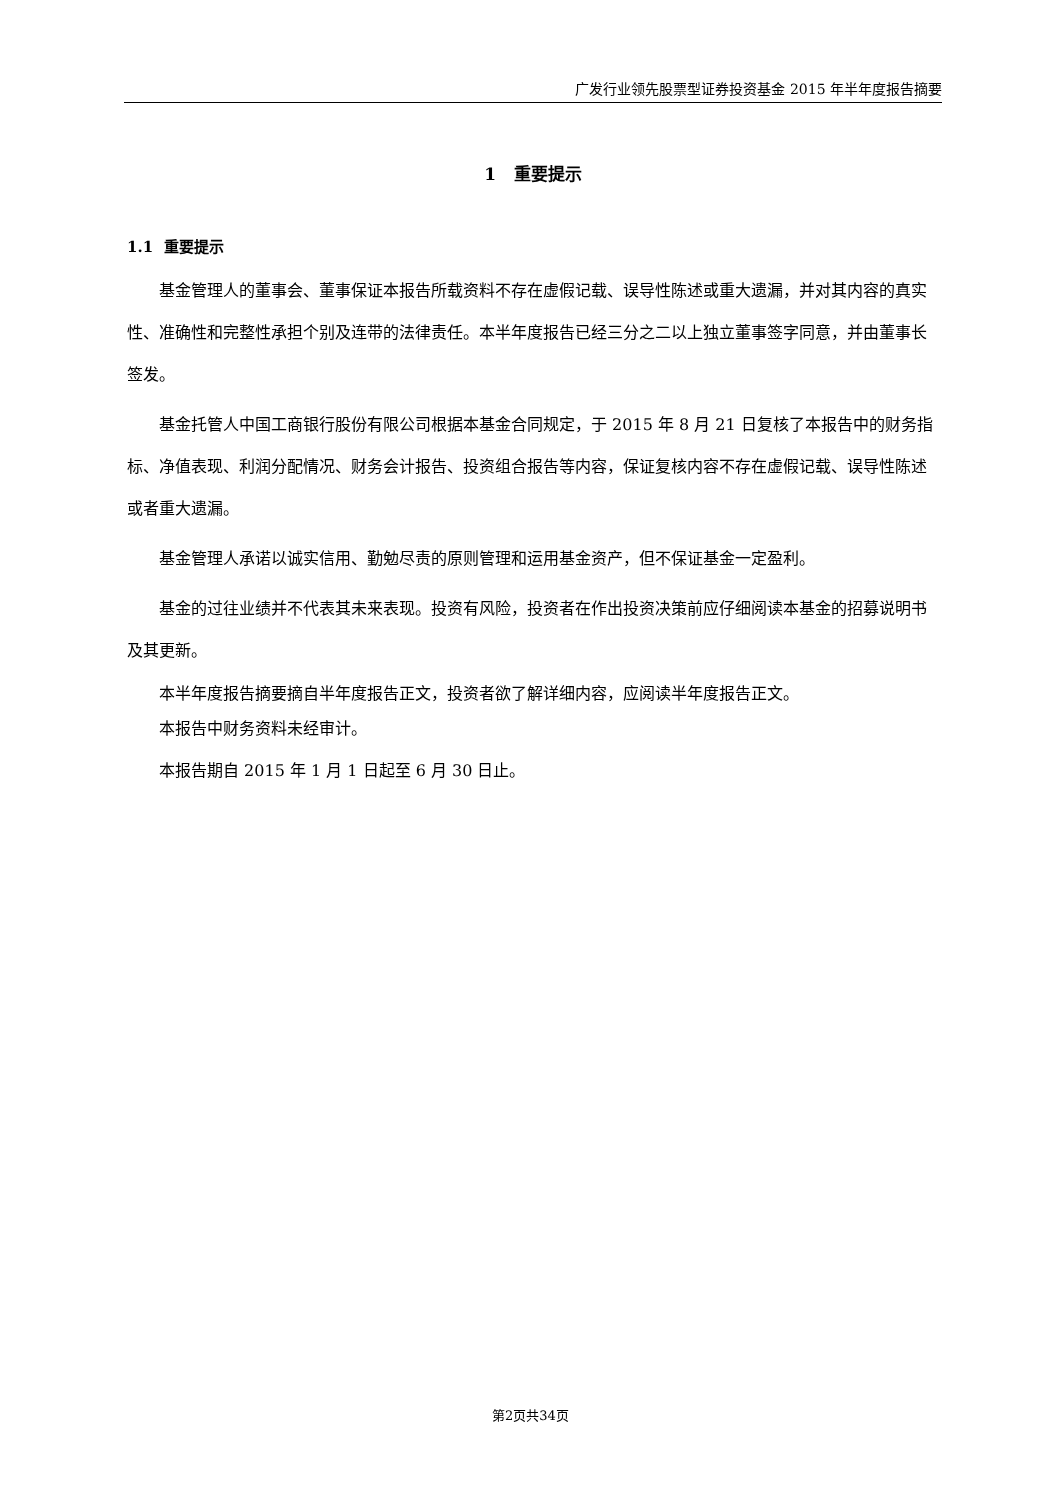广发行业领先股票型证券投资基金 2015 年半年度报告摘要
1 重要提示
1.1 重要提示
基金管理人的董事会、董事保证本报告所载资料不存在虚假记载、误导性陈述或重大遗漏，并对其内容的真实性、准确性和完整性承担个别及连带的法律责任。本半年度报告已经三分之二以上独立董事签字同意，并由董事长签发。
基金托管人中国工商银行股份有限公司根据本基金合同规定，于 2015 年 8 月 21 日复核了本报告中的财务指标、净值表现、利润分配情况、财务会计报告、投资组合报告等内容，保证复核内容不存在虚假记载、误导性陈述或者重大遗漏。
基金管理人承诺以诚实信用、勤勉尽责的原则管理和运用基金资产，但不保证基金一定盈利。
基金的过往业绩并不代表其未来表现。投资有风险，投资者在作出投资决策前应仔细阅读本基金的招募说明书及其更新。
本半年度报告摘要摘自半年度报告正文，投资者欲了解详细内容，应阅读半年度报告正文。
本报告中财务资料未经审计。
本报告期自 2015 年 1 月 1 日起至 6 月 30 日止。
第2页共34页